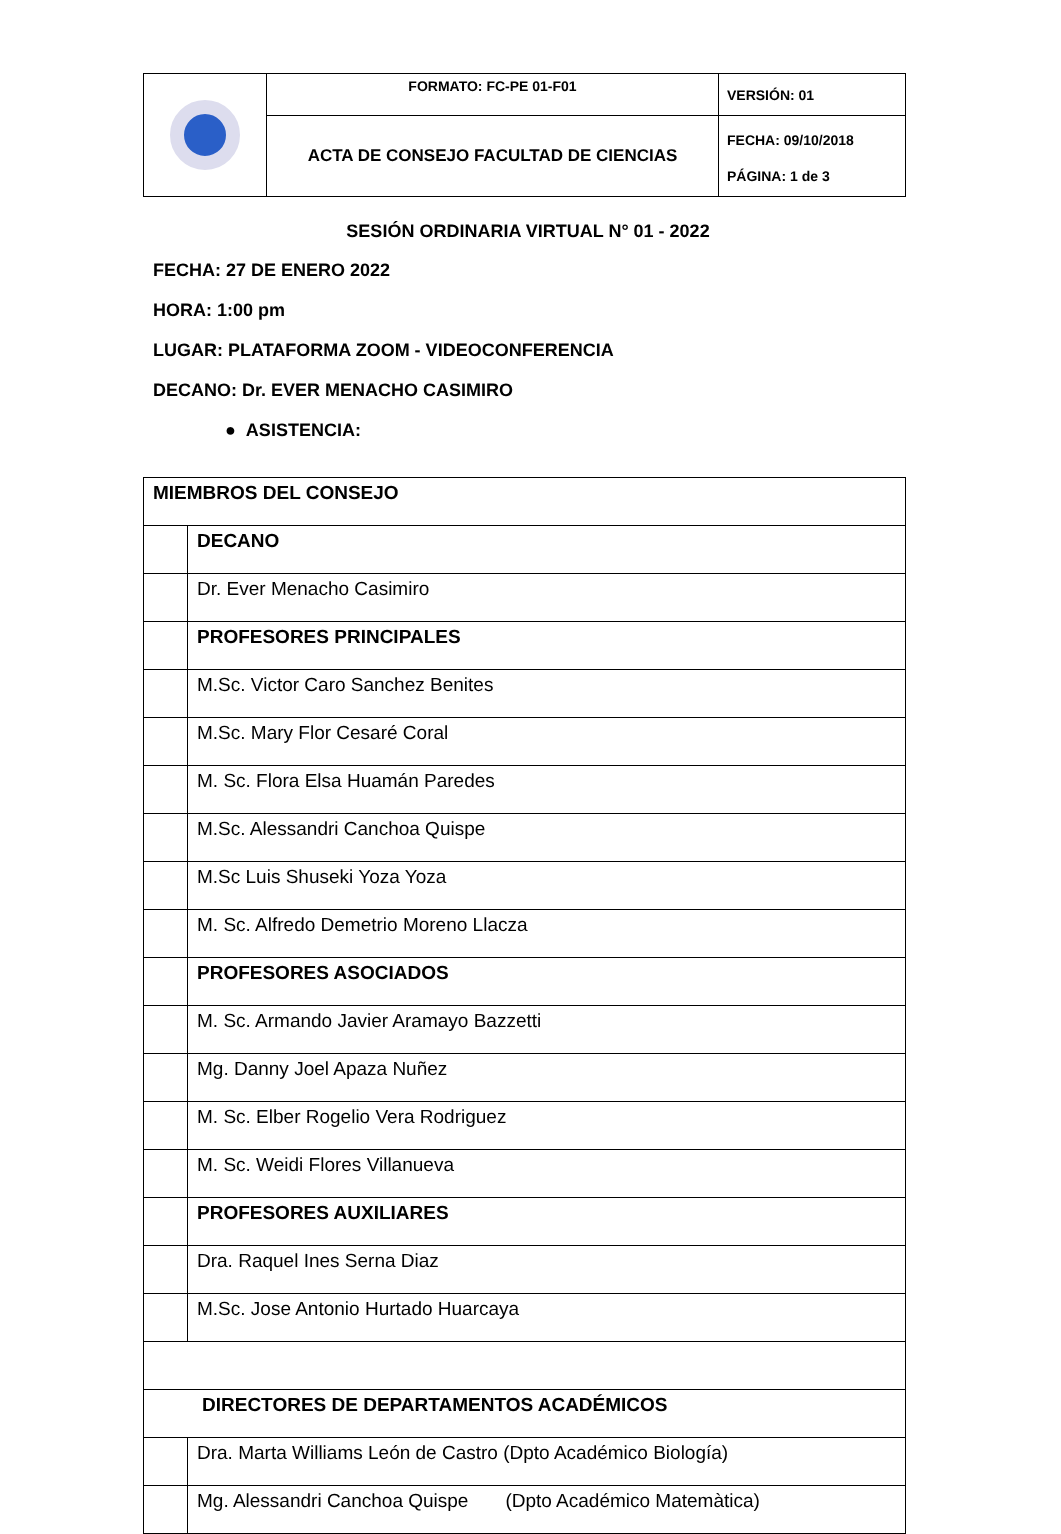| | FORMATO: FC-PE 01-F01 | VERSIÓN: 01 |
| | ACTA DE CONSEJO FACULTAD DE CIENCIAS | FECHA: 09/10/2018 |
| | | PÁGINA: 1 de 3 |
SESIÓN ORDINARIA VIRTUAL N° 01 - 2022
FECHA: 27 DE ENERO 2022
HORA: 1:00 pm
LUGAR: PLATAFORMA ZOOM - VIDEOCONFERENCIA
DECANO: Dr. EVER MENACHO CASIMIRO
● ASISTENCIA:
| MIEMBROS DEL CONSEJO | |
| | DECANO |
| | Dr. Ever Menacho Casimiro |
| | PROFESORES PRINCIPALES |
| | M.Sc. Victor Caro Sanchez Benites |
| | M.Sc. Mary Flor Cesaré Coral |
| | M. Sc. Flora Elsa Huamán Paredes |
| | M.Sc. Alessandri Canchoa Quispe |
| | M.Sc Luis Shuseki Yoza Yoza |
| | M. Sc. Alfredo Demetrio Moreno Llacza |
| | PROFESORES ASOCIADOS |
| | M. Sc. Armando Javier Aramayo Bazzetti |
| | Mg. Danny Joel Apaza Nuñez |
| | M. Sc. Elber Rogelio Vera Rodriguez |
| | M. Sc. Weidi Flores Villanueva |
| | PROFESORES AUXILIARES |
| | Dra. Raquel Ines Serna Diaz |
| | M.Sc. Jose Antonio Hurtado Huarcaya |
| DIRECTORES DE DEPARTAMENTOS ACADÉMICOS | |
| | Dra. Marta Williams León de Castro (Dpto Académico Biología) |
| | Mg. Alessandri Canchoa Quispe (Dpto Académico Matemàtica) |